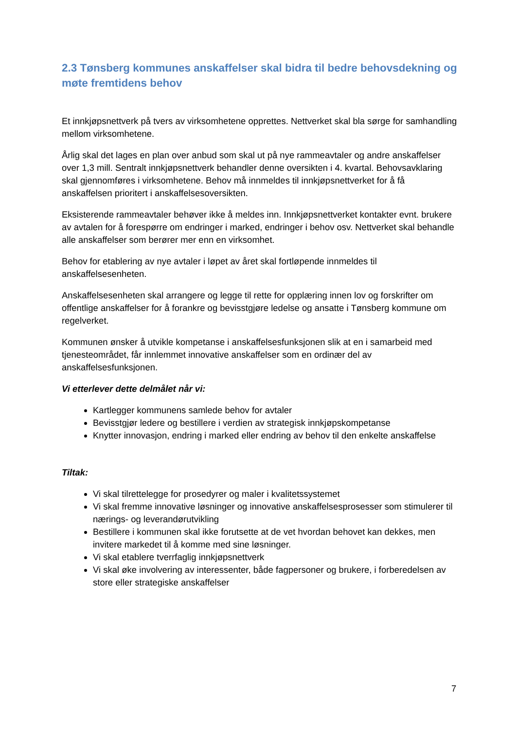2.3 Tønsberg kommunes anskaffelser skal bidra til bedre behovsdekning og møte fremtidens behov
Et innkjøpsnettverk på tvers av virksomhetene opprettes. Nettverket skal bla sørge for samhandling mellom virksomhetene.
Årlig skal det lages en plan over anbud som skal ut på nye rammeavtaler og andre anskaffelser over 1,3 mill. Sentralt innkjøpsnettverk behandler denne oversikten i 4. kvartal. Behovsavklaring skal gjennomføres i virksomhetene. Behov må innmeldes til innkjøpsnettverket for å få anskaffelsen prioritert i anskaffelsesoversikten.
Eksisterende rammeavtaler behøver ikke å meldes inn. Innkjøpsnettverket kontakter evnt. brukere av avtalen for å forespørre om endringer i marked, endringer i behov osv. Nettverket skal behandle alle anskaffelser som berører mer enn en virksomhet.
Behov for etablering av nye avtaler i løpet av året skal fortløpende innmeldes til anskaffelsesenheten.
Anskaffelsesenheten skal arrangere og legge til rette for opplæring innen lov og forskrifter om offentlige anskaffelser for å forankre og bevisstgjøre ledelse og ansatte i Tønsberg kommune om regelverket.
Kommunen ønsker å utvikle kompetanse i anskaffelsesfunksjonen slik at en i samarbeid med tjenesteområdet, får innlemmet innovative anskaffelser som en ordinær del av anskaffelsesfunksjonen.
Vi etterlever dette delmålet når vi:
Kartlegger kommunens samlede behov for avtaler
Bevisstgjør ledere og bestillere i verdien av strategisk innkjøpskompetanse
Knytter innovasjon, endring i marked eller endring av behov til den enkelte anskaffelse
Tiltak:
Vi skal tilrettelegge for prosedyrer og maler i kvalitetssystemet
Vi skal fremme innovative løsninger og innovative anskaffelsesprosesser som stimulerer til nærings- og leverandørutvikling
Bestillere i kommunen skal ikke forutsette at de vet hvordan behovet kan dekkes, men invitere markedet til å komme med sine løsninger.
Vi skal etablere tverrfaglig innkjøpsnettverk
Vi skal øke involvering av interessenter, både fagpersoner og brukere, i forberedelsen av store eller strategiske anskaffelser
7